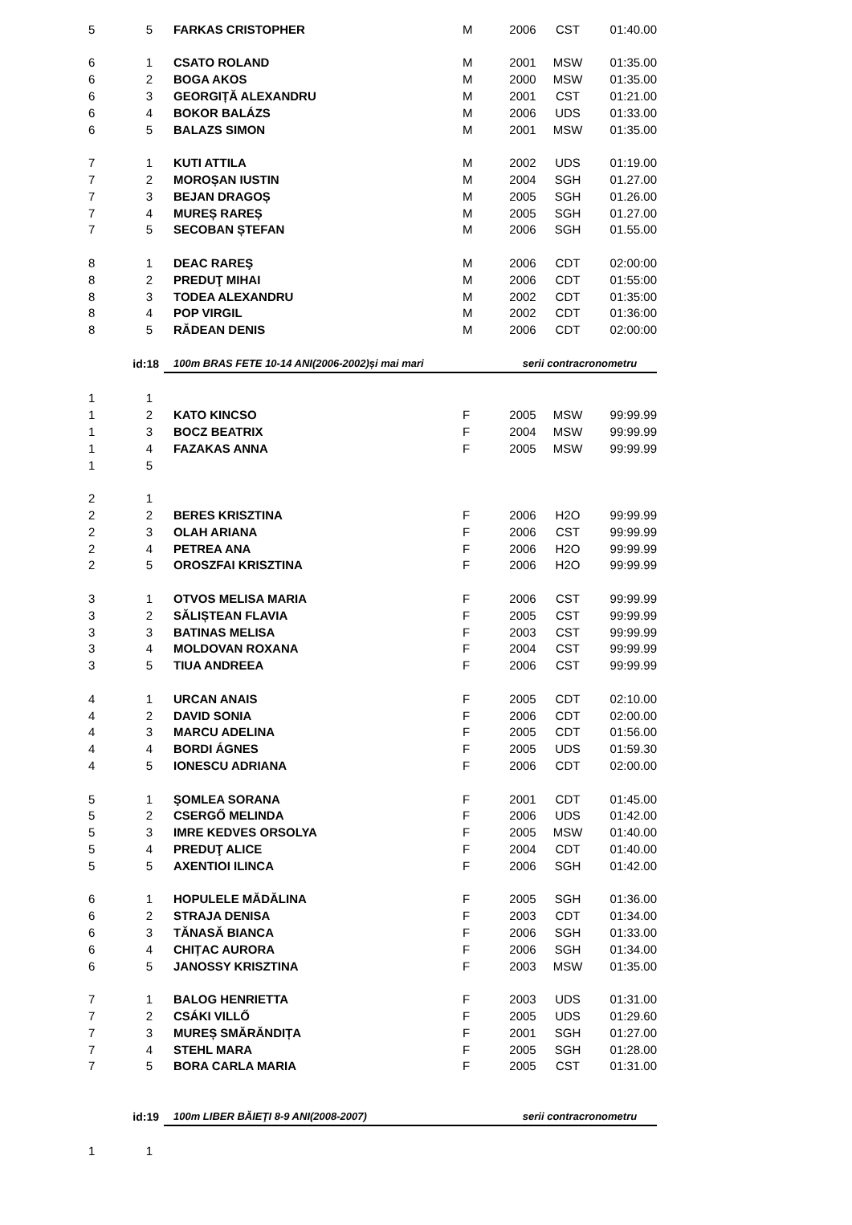| 5 | 5 | FARKAS CRISTOPHER | M | 2006 | CST | 01:40.00 |
| 6 | 1 | CSATO ROLAND | M | 2001 | MSW | 01:35.00 |
| 6 | 2 | BOGA AKOS | M | 2000 | MSW | 01:35.00 |
| 6 | 3 | GEORGIȚĂ ALEXANDRU | M | 2001 | CST | 01:21.00 |
| 6 | 4 | BOKOR BALÁZS | M | 2006 | UDS | 01:33.00 |
| 6 | 5 | BALAZS SIMON | M | 2001 | MSW | 01:35.00 |
| 7 | 1 | KUTI ATTILA | M | 2002 | UDS | 01:19.00 |
| 7 | 2 | MOROȘAN IUSTIN | M | 2004 | SGH | 01.27.00 |
| 7 | 3 | BEJAN DRAGOȘ | M | 2005 | SGH | 01.26.00 |
| 7 | 4 | MUREȘ RAREȘ | M | 2005 | SGH | 01.27.00 |
| 7 | 5 | SECOBAN ȘTEFAN | M | 2006 | SGH | 01.55.00 |
| 8 | 1 | DEAC RAREŞ | M | 2006 | CDT | 02:00:00 |
| 8 | 2 | PREDUŢ MIHAI | M | 2006 | CDT | 01:55:00 |
| 8 | 3 | TODEA ALEXANDRU | M | 2002 | CDT | 01:35:00 |
| 8 | 4 | POP VIRGIL | M | 2002 | CDT | 01:36:00 |
| 8 | 5 | RĂDEAN DENIS | M | 2006 | CDT | 02:00:00 |
| id:18 | | 100m BRAS FETE 10-14 ANI(2006-2002)și mai mari | | serii contracronometru | | |
| 1 | 1 | | | | | |
| 1 | 2 | KATO KINCSO | F | 2005 | MSW | 99:99.99 |
| 1 | 3 | BOCZ BEATRIX | F | 2004 | MSW | 99:99.99 |
| 1 | 4 | FAZAKAS ANNA | F | 2005 | MSW | 99:99.99 |
| 1 | 5 | | | | | |
| 2 | 1 | | | | | |
| 2 | 2 | BERES KRISZTINA | F | 2006 | H2O | 99:99.99 |
| 2 | 3 | OLAH ARIANA | F | 2006 | CST | 99:99.99 |
| 2 | 4 | PETREA ANA | F | 2006 | H2O | 99:99.99 |
| 2 | 5 | OROSZFAI KRISZTINA | F | 2006 | H2O | 99:99.99 |
| 3 | 1 | OTVOS MELISA MARIA | F | 2006 | CST | 99:99.99 |
| 3 | 2 | SĂLIȘTEAN FLAVIA | F | 2005 | CST | 99:99.99 |
| 3 | 3 | BATINAS MELISA | F | 2003 | CST | 99:99.99 |
| 3 | 4 | MOLDOVAN ROXANA | F | 2004 | CST | 99:99.99 |
| 3 | 5 | TIUA ANDREEA | F | 2006 | CST | 99:99.99 |
| 4 | 1 | URCAN ANAIS | F | 2005 | CDT | 02:10.00 |
| 4 | 2 | DAVID SONIA | F | 2006 | CDT | 02:00.00 |
| 4 | 3 | MARCU ADELINA | F | 2005 | CDT | 01:56.00 |
| 4 | 4 | BORDI ÁGNES | F | 2005 | UDS | 01:59.30 |
| 4 | 5 | IONESCU ADRIANA | F | 2006 | CDT | 02:00.00 |
| 5 | 1 | ŞOMLEA SORANA | F | 2001 | CDT | 01:45.00 |
| 5 | 2 | CSERGŐ MELINDA | F | 2006 | UDS | 01:42.00 |
| 5 | 3 | IMRE KEDVES ORSOLYA | F | 2005 | MSW | 01:40.00 |
| 5 | 4 | PREDUŢ ALICE | F | 2004 | CDT | 01:40.00 |
| 5 | 5 | AXENTIOI ILINCA | F | 2006 | SGH | 01:42.00 |
| 6 | 1 | HOPULELE MĂDĂLINA | F | 2005 | SGH | 01:36.00 |
| 6 | 2 | STRAJA DENISA | F | 2003 | CDT | 01:34.00 |
| 6 | 3 | TĂNASĂ BIANCA | F | 2006 | SGH | 01:33.00 |
| 6 | 4 | CHIȚAC AURORA | F | 2006 | SGH | 01:34.00 |
| 6 | 5 | JANOSSY KRISZTINA | F | 2003 | MSW | 01:35.00 |
| 7 | 1 | BALOG HENRIETTA | F | 2003 | UDS | 01:31.00 |
| 7 | 2 | CSÁKI VILLŐ | F | 2005 | UDS | 01:29.60 |
| 7 | 3 | MUREȘ SMĂRĂNDIȚA | F | 2001 | SGH | 01:27.00 |
| 7 | 4 | STEHL MARA | F | 2005 | SGH | 01:28.00 |
| 7 | 5 | BORA CARLA MARIA | F | 2005 | CST | 01:31.00 |
| id:19 | | 100m LIBER BĂIEŢI 8-9 ANI(2008-2007) | | serii contracronometru | | |
| 1 | 1 | | | | | |